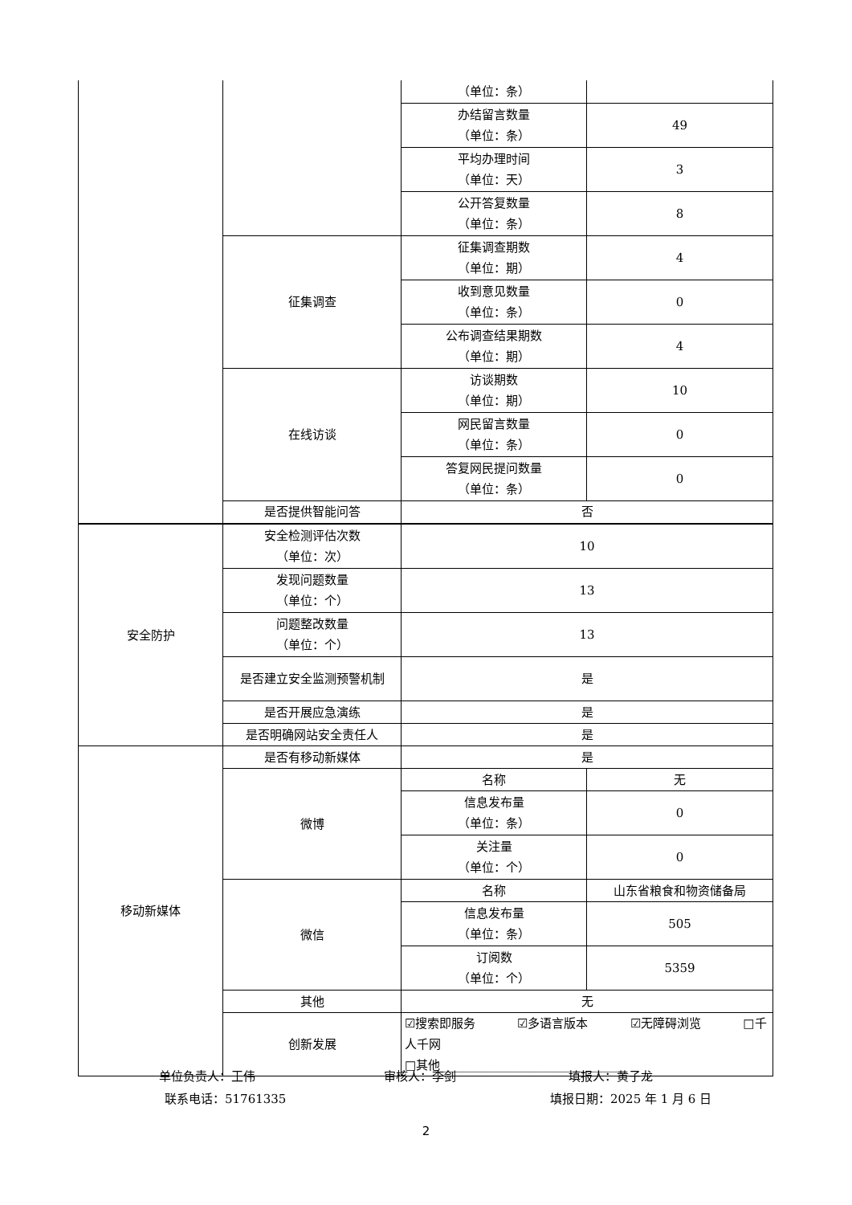| | | （单位：条） | |
| | | 办结留言数量 （单位：条） | 49 |
| | | 平均办理时间 （单位：天） | 3 |
| | | 公开答复数量 （单位：条） | 8 |
| | 征集调查 | 征集调查期数 （单位：期） | 4 |
| | | 收到意见数量 （单位：条） | 0 |
| | | 公布调查结果期数 （单位：期） | 4 |
| | 在线访谈 | 访谈期数 （单位：期） | 10 |
| | | 网民留言数量 （单位：条） | 0 |
| | | 答复网民提问数量 （单位：条） | 0 |
| | 是否提供智能问答 | 否 | |
| 安全防护 | 安全检测评估次数 （单位：次） | 10 | |
| | 发现问题数量 （单位：个） | 13 | |
| | 问题整改数量 （单位：个） | 13 | |
| | 是否建立安全监测预警机制 | 是 | |
| | 是否开展应急演练 | 是 | |
| | 是否明确网站安全责任人 | 是 | |
| 移动新媒体 | 是否有移动新媒体 | 是 | |
| | 微博 | 名称 | 无 |
| | | 信息发布量 （单位：条） | 0 |
| | | 关注量 （单位：个） | 0 |
| | 微信 | 名称 | 山东省粮食和物资储备局 |
| | | 信息发布量 （单位：条） | 505 |
| | | 订阅数 （单位：个） | 5359 |
| | 其他 | 无 | |
| | 创新发展 | ☑搜索即服务 ☑多语言版本 ☑无障碍浏览 □千人千网 □其他______________________________ | |
单位负责人：王伟 审核人：李剑 填报人：黄子龙
联系电话：51761335 填报日期：2025 年 1 月 6 日
2